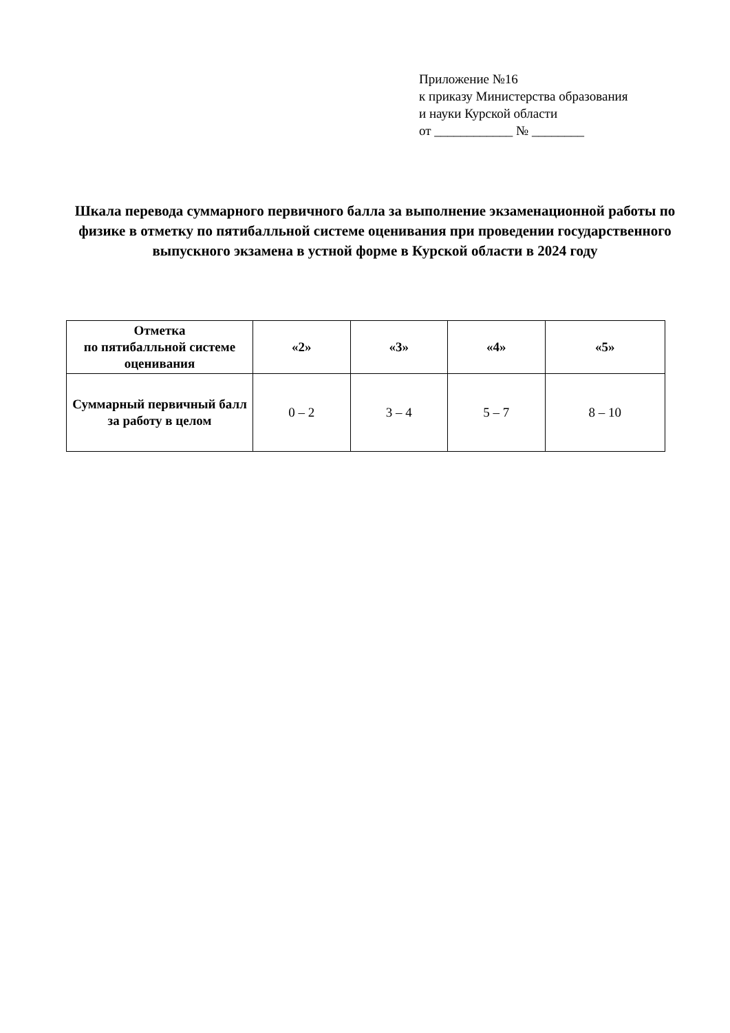Приложение №16
к приказу Министерства образования
и науки Курской области
от ____________ № ________
Шкала перевода суммарного первичного балла за выполнение экзаменационной работы по физике в отметку по пятибалльной системе оценивания при проведении государственного выпускного экзамена в устной форме в Курской области в 2024 году
| Отметка по пятибалльной системе оценивания | «2» | «3» | «4» | «5» |
| --- | --- | --- | --- | --- |
| Суммарный первичный балл за работу в целом | 0 – 2 | 3 – 4 | 5 – 7 | 8 – 10 |